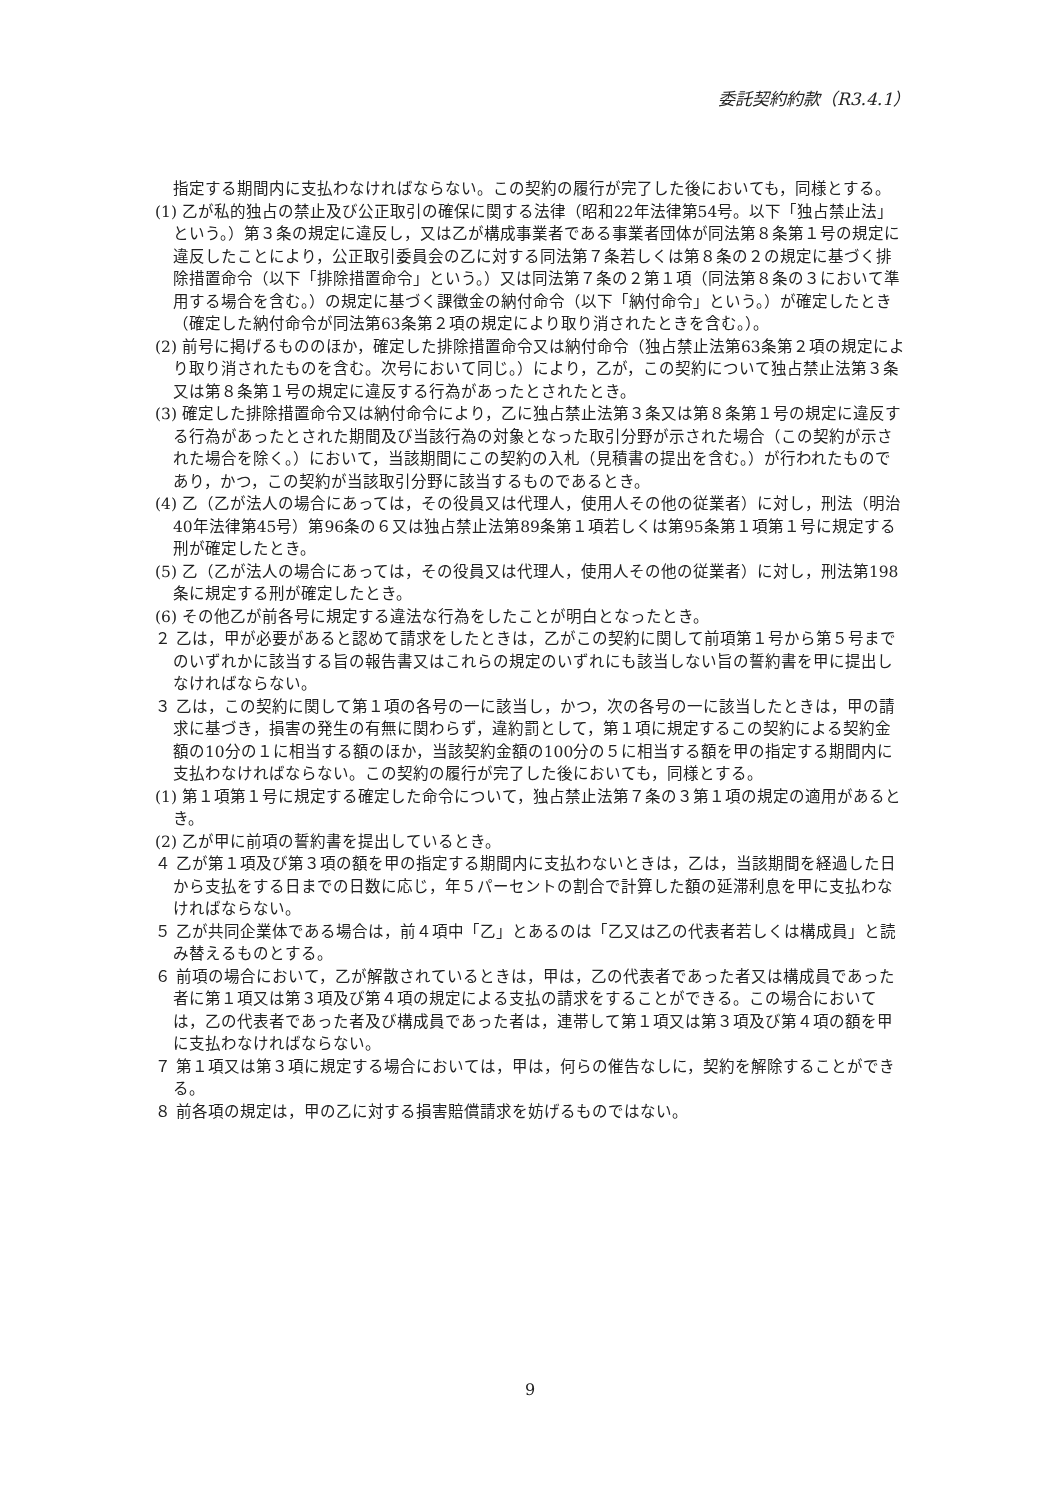委託契約約款（R3.4.1）
指定する期間内に支払わなければならない。この契約の履行が完了した後においても，同様とする。
(1) 乙が私的独占の禁止及び公正取引の確保に関する法律（昭和22年法律第54号。以下「独占禁止法」という。）第３条の規定に違反し，又は乙が構成事業者である事業者団体が同法第８条第１号の規定に違反したことにより，公正取引委員会の乙に対する同法第７条若しくは第８条の２の規定に基づく排除措置命令（以下「排除措置命令」という。）又は同法第７条の２第１項（同法第８条の３において準用する場合を含む。）の規定に基づく課徴金の納付命令（以下「納付命令」という。）が確定したとき（確定した納付命令が同法第63条第２項の規定により取り消されたときを含む。）。
(2) 前号に掲げるもののほか，確定した排除措置命令又は納付命令（独占禁止法第63条第２項の規定により取り消されたものを含む。次号において同じ。）により，乙が，この契約について独占禁止法第３条又は第８条第１号の規定に違反する行為があったとされたとき。
(3) 確定した排除措置命令又は納付命令により，乙に独占禁止法第３条又は第８条第１号の規定に違反する行為があったとされた期間及び当該行為の対象となった取引分野が示された場合（この契約が示された場合を除く。）において，当該期間にこの契約の入札（見積書の提出を含む。）が行われたものであり，かつ，この契約が当該取引分野に該当するものであるとき。
(4) 乙（乙が法人の場合にあっては，その役員又は代理人，使用人その他の従業者）に対し，刑法（明治40年法律第45号）第96条の６又は独占禁止法第89条第１項若しくは第95条第１項第１号に規定する刑が確定したとき。
(5) 乙（乙が法人の場合にあっては，その役員又は代理人，使用人その他の従業者）に対し，刑法第198条に規定する刑が確定したとき。
(6) その他乙が前各号に規定する違法な行為をしたことが明白となったとき。
２ 乙は，甲が必要があると認めて請求をしたときは，乙がこの契約に関して前項第１号から第５号までのいずれかに該当する旨の報告書又はこれらの規定のいずれにも該当しない旨の誓約書を甲に提出しなければならない。
３ 乙は，この契約に関して第１項の各号の一に該当し，かつ，次の各号の一に該当したときは，甲の請求に基づき，損害の発生の有無に関わらず，違約罰として，第１項に規定するこの契約による契約金額の10分の１に相当する額のほか，当該契約金額の100分の５に相当する額を甲の指定する期間内に支払わなければならない。この契約の履行が完了した後においても，同様とする。
(1) 第１項第１号に規定する確定した命令について，独占禁止法第７条の３第１項の規定の適用があるとき。
(2) 乙が甲に前項の誓約書を提出しているとき。
４ 乙が第１項及び第３項の額を甲の指定する期間内に支払わないときは，乙は，当該期間を経過した日から支払をする日までの日数に応じ，年５パーセントの割合で計算した額の延滞利息を甲に支払わなければならない。
５ 乙が共同企業体である場合は，前４項中「乙」とあるのは「乙又は乙の代表者若しくは構成員」と読み替えるものとする。
６ 前項の場合において，乙が解散されているときは，甲は，乙の代表者であった者又は構成員であった者に第１項又は第３項及び第４項の規定による支払の請求をすることができる。この場合においては，乙の代表者であった者及び構成員であった者は，連帯して第１項又は第３項及び第４項の額を甲に支払わなければならない。
７ 第１項又は第３項に規定する場合においては，甲は，何らの催告なしに，契約を解除することができる。
８ 前各項の規定は，甲の乙に対する損害賠償請求を妨げるものではない。
9